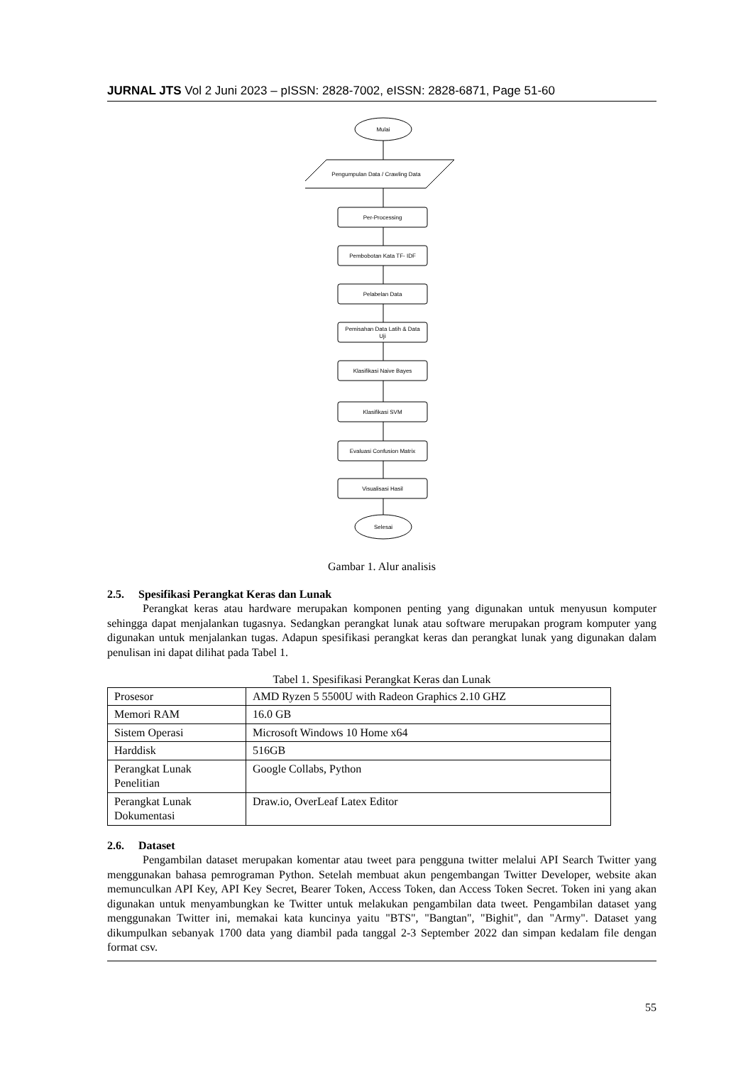JURNAL JTS Vol 2 Juni 2023 – pISSN: 2828-7002, eISSN: 2828-6871, Page 51-60
Mulai
Pengumpulan Data / Crawling Data
Per-Processing
Pembobotan Kata TF- IDF
Pelabelan Data
Pemisahan Data Latih & Data
Uji
Klasifikasi Naive Bayes
Klasifikasi SVM
Evaluasi Confusion Matrix
Visualisasi Hasil
Selesai
Gambar 1. Alur analisis
2.5. Spesifikasi Perangkat Keras dan Lunak
Perangkat keras atau hardware merupakan komponen penting yang digunakan untuk menyusun komputer sehingga dapat menjalankan tugasnya. Sedangkan perangkat lunak atau software merupakan program komputer yang digunakan untuk menjalankan tugas. Adapun spesifikasi perangkat keras dan perangkat lunak yang digunakan dalam penulisan ini dapat dilihat pada Tabel 1.
Tabel 1. Spesifikasi Perangkat Keras dan Lunak
| Prosesor | AMD Ryzen 5 5500U with Radeon Graphics 2.10 GHZ |
| Memori RAM | 16.0 GB |
| Sistem Operasi | Microsoft Windows 10 Home x64 |
| Harddisk | 516GB |
| Perangkat Lunak Penelitian | Google Collabs, Python |
| Perangkat Lunak Dokumentasi | Draw.io, OverLeaf Latex Editor |
2.6. Dataset
Pengambilan dataset merupakan komentar atau tweet para pengguna twitter melalui API Search Twitter yang menggunakan bahasa pemrograman Python. Setelah membuat akun pengembangan Twitter Developer, website akan memunculkan API Key, API Key Secret, Bearer Token, Access Token, dan Access Token Secret. Token ini yang akan digunakan untuk menyambungkan ke Twitter untuk melakukan pengambilan data tweet. Pengambilan dataset yang menggunakan Twitter ini, memakai kata kuncinya yaitu "BTS", "Bangtan", "Bighit", dan "Army". Dataset yang dikumpulkan sebanyak 1700 data yang diambil pada tanggal 2-3 September 2022 dan simpan kedalam file dengan format csv.
55